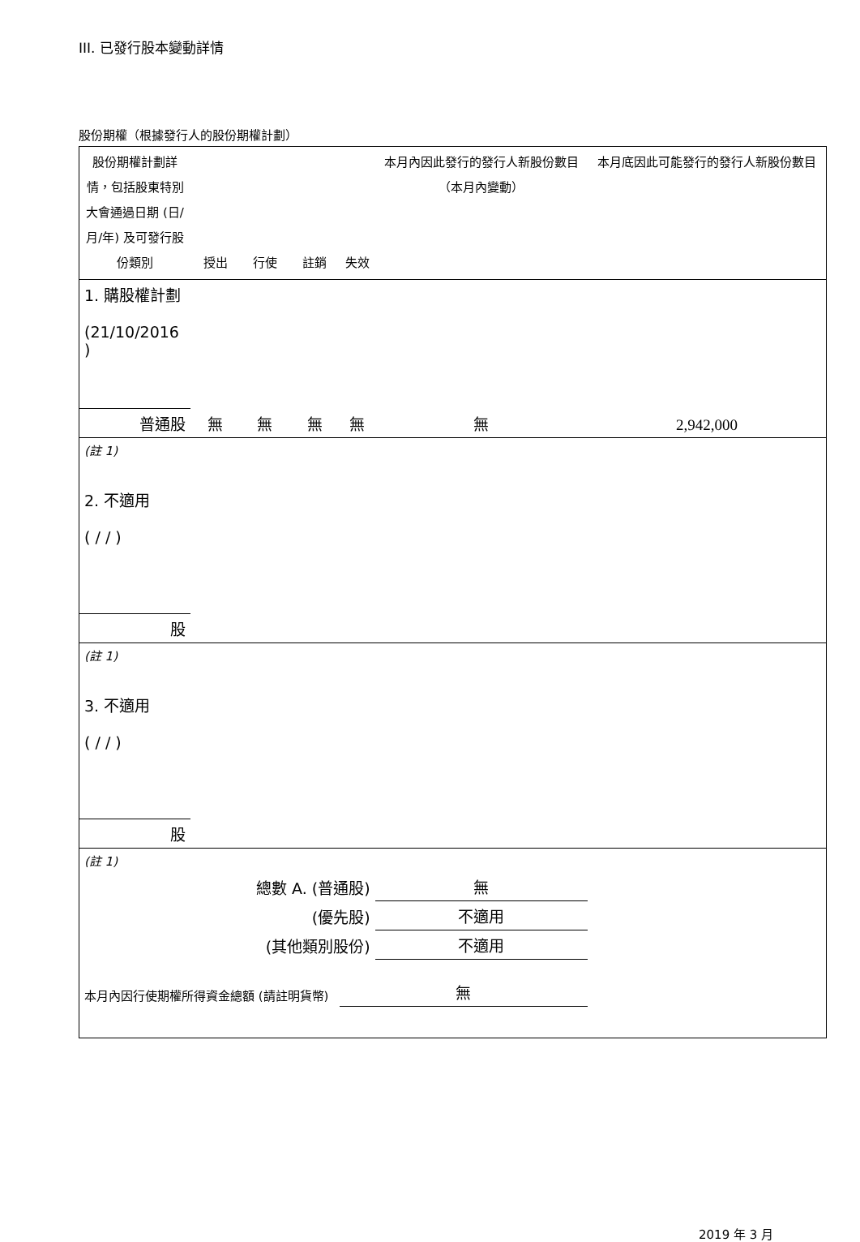III. 已發行股本變動詳情
股份期權（根據發行人的股份期權計劃）
| 股份期權計劃詳情，包括股東特別大會通過日期 (日/月/年) 及可發行股份類別 | 授出 | 行使 | 註銷 | 失效 | 本月內因此發行的發行人新股份數目 （本月內變動） | 本月底因此可能發行的發行人新股份數目 |
| 1. 購股權計劃 (21/10/2016 ) | | | | | | |
| 普通股 | 無 | 無 | 無 | 無 | 無 | 2,942,000 |
| (註 1) | | | | | | |
| 2. 不適用 ( / / ) | | | | | | |
| 股 | | | | | | |
| (註 1) | | | | | | |
| 3. 不適用 ( / / ) | | | | | | |
| 股 | | | | | | |
| (註 1) | | | | | | |
| 總數 A. (普通股) | | | | | 無 | |
| (優先股) | | | | | 不適用 | |
| (其他類別股份) | | | | | 不適用 | |
| 本月內因行使期權所得資金總額 (請註明貨幣) | | | | 無 | | |
2019 年 3 月